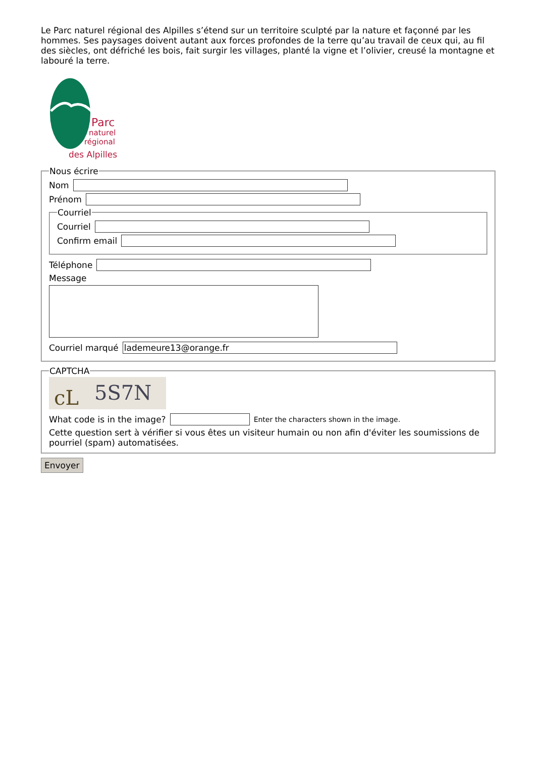Le Parc naturel régional des Alpilles s’étend sur un territoire sculpté par la nature et façonné par les hommes. Ses paysages doivent autant aux forces profondes de la terre qu’au travail de ceux qui, au fil des siècles, ont défriché les bois, fait surgir les villages, planté la vigne et l’olivier, creusé la montagne et labouré la terre.
Parc
naturel
régional
des Alpilles
Nous écrire
Nom
Prénom
Courriel
Courriel
Confirm email
Téléphone
Message
Courriel marqué
lademeure13@orange.fr
CAPTCHA
cL
5S7N
What code is in the image?
Enter the characters shown in the image.
Cette question sert à vérifier si vous êtes un visiteur humain ou non afin d'éviter les soumissions de pourriel (spam) automatisées.
Envoyer